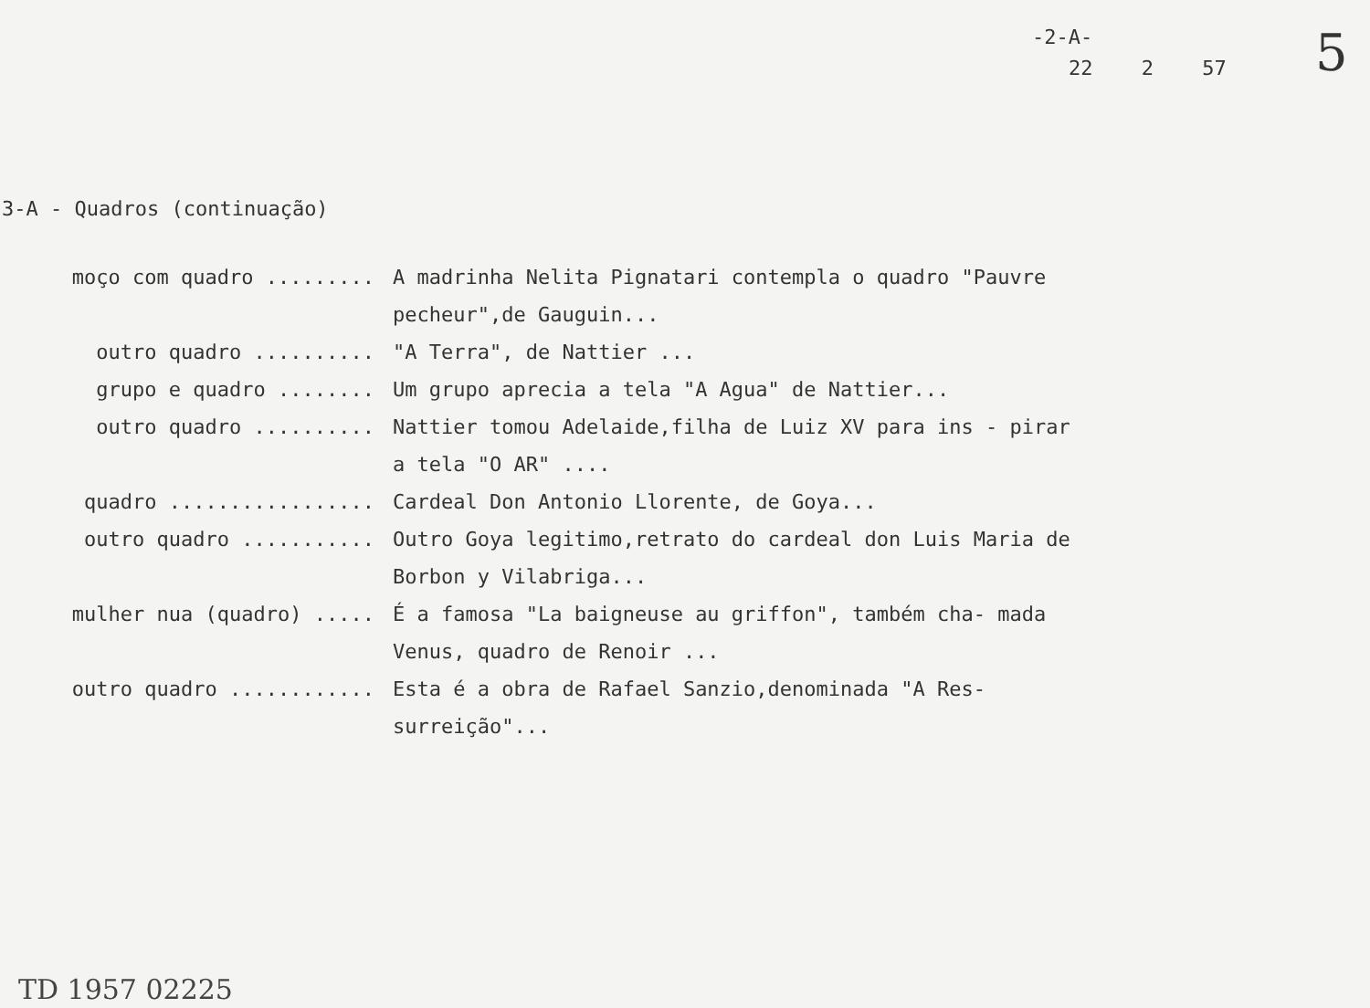-2-A-
22 2 57 5
3-A - Quadros (continuação)
moço com quadro ......... A madrinha Nelita Pignatari contempla o quadro "Pauvre pecheur",de Gauguin...
outro quadro .......... "A Terra", de Nattier ...
grupo e quadro ........ Um grupo aprecia a tela "A Agua" de Nattier...
outro quadro .......... Nattier tomou Adelaide,filha de Luiz XV para ins - pirar a tela "O AR" ....
quadro ................. Cardeal Don Antonio Llorente, de Goya...
outro quadro ........... Outro Goya legitimo,retrato do cardeal don Luis Maria de Borbon y Vilabriga...
mulher nua (quadro) ..... É a famosa "La baigneuse au griffon", também cha- mada Venus, quadro de Renoir ...
outro quadro ............ Esta é a obra de Rafael Sanzio,denominada "A Res- surreição"...
TD 1957 02225